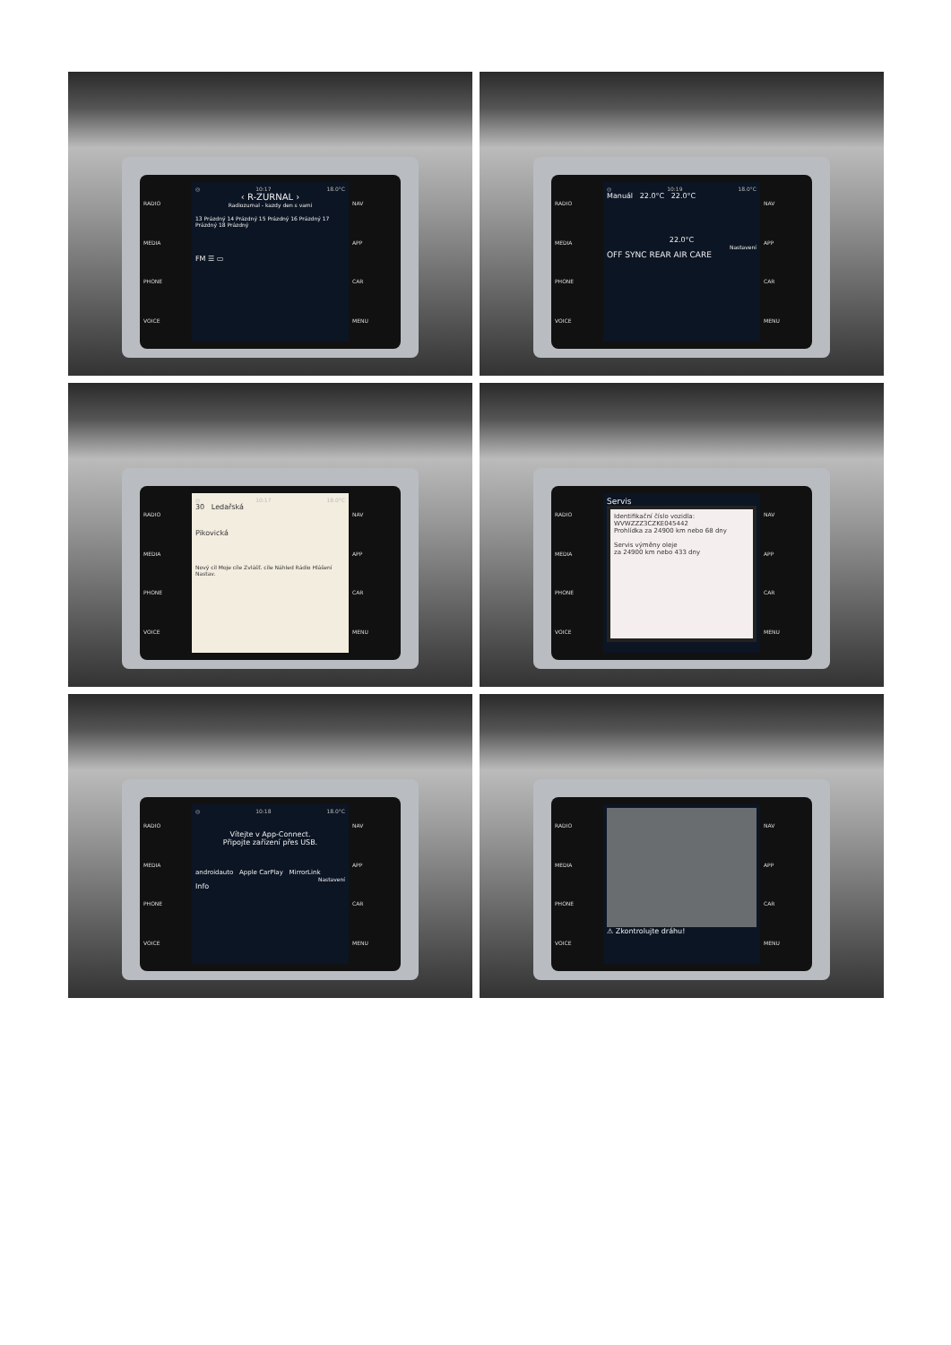RADIO
MEDIA
PHONE
VOICE
◎ 10:17 18.0°C
‹ R-ZURNAL ›
Radiozurnal - kazdy den s vami
13 Prázdný 14 Prázdný 15 Prázdný 16 Prázdný 17 Prázdný 18 Prázdný
FM ☰ ▭
NAV
APP
CAR
MENU
RADIO
MEDIA
PHONE
VOICE
◎ 10:19 18.0°C
Manuál 22.0°C 22.0°C
22.0°C
Nastavení
OFF SYNC REAR AIR CARE
NAV
APP
CAR
MENU
RADIO
MEDIA
PHONE
VOICE
◎ 10:17 18.0°C
30 Ledařská
Pikovická
Nový cíl Moje cíle Zvlášť. cíle Náhled Rádio Hlášení Nastav.
NAV
APP
CAR
MENU
RADIO
MEDIA
PHONE
VOICE
Servis
Identifikační číslo vozidla:
WVWZZZ3CZKE045442
Prohlídka za 24900 km nebo 68 dny
Servis výměny oleje
za 24900 km nebo 433 dny
NAV
APP
CAR
MENU
RADIO
MEDIA
PHONE
VOICE
◎ 10:18 18.0°C
Vítejte v App-Connect.
Připojte zařízení přes USB.
androidauto Apple CarPlay MirrorLink
Nastavení
Info
NAV
APP
CAR
MENU
RADIO
MEDIA
PHONE
VOICE
⚠ Zkontrolujte dráhu!
NAV
APP
CAR
MENU